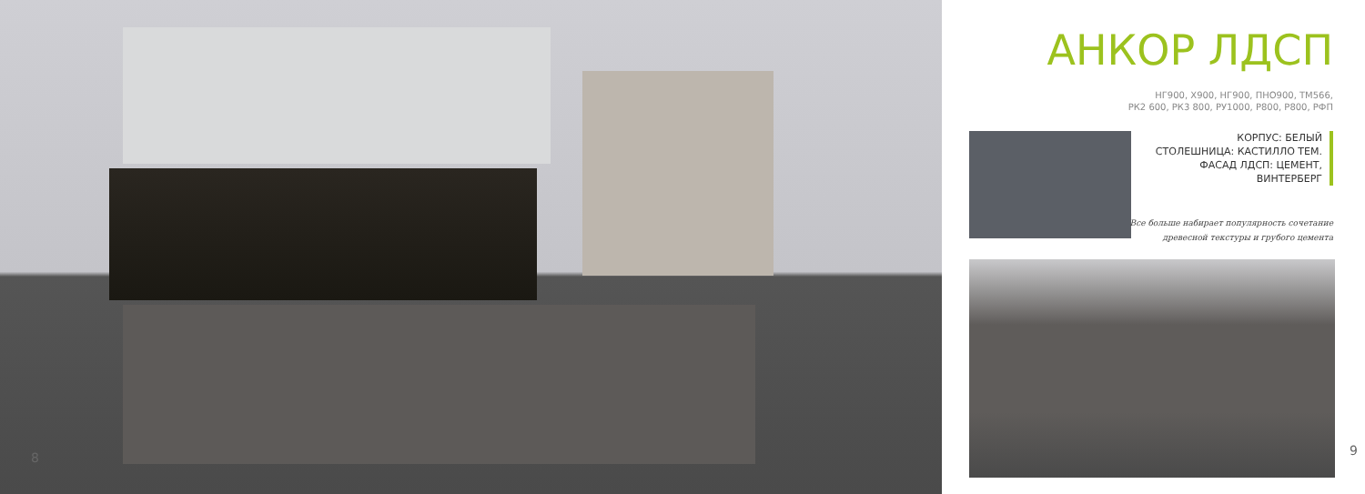8
АНКОР ЛДСП
НГ900, Х900, НГ900, ПНО900, ТМ566,
РК2 600, РК3 800, РУ1000, Р800, Р800, РФП
КОРПУС: БЕЛЫЙ
СТОЛЕШНИЦА: КАСТИЛЛО ТЕМ.
ФАСАД ЛДСП: ЦЕМЕНТ,
ВИНТЕРБЕРГ
Все больше набирает популярность сочетание
древесной текстуры и грубого цемента
9